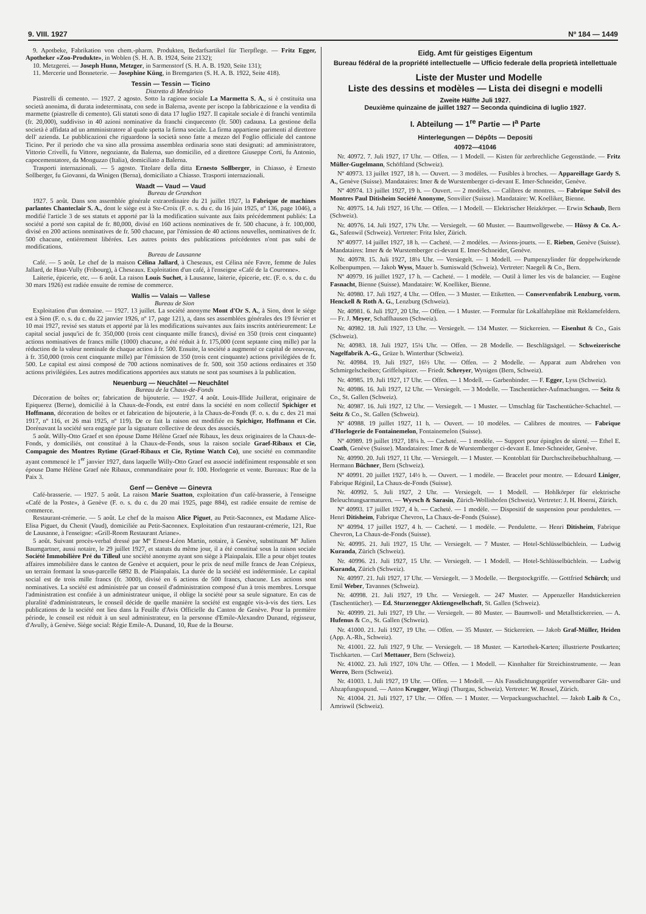9. VIII. 1927 Nº 184 — 1449
9. Apotbeke, Fabrikation von chem.-pharm. Produkten, Bedarfsartikel für Tierpflege. — Fritz Egger, Apotheker «Zoo-Produkte», in Woblen (S. H. A. B. 1924, Seite 2132);
10. Metzgerei. — Joseph Hunn, Metzger, in Sarmenstorf (S. H. A. B. 1920, Seite 131);
11. Mercerie und Bonneterie. — Josephine Küng, in Bremgarten (S. H. A. B. 1922, Seite 418).
Tessin — Tessin — Ticino
Distretto di Mendrisio
Piastrelli di cemento. — 1927. 2 agosto. Sotto la ragione sociale La Marmetta S. A., si è costituita una società anonima, di durata indeterminata, con sede in Balerna, avente per iscopo la fabbricazione e la vendita di marmette (piastrelle di cemento). Gli statuti sono di data 17 luglio 1927. Il capitale sociale è di franchi ventimila (fr. 20,000), suddiviso in 40 azioni nominative da franchi cinquecento (fr. 500) cadauna. La gestione della società è affidata ad un amministratore al quale spetta la firma sociale. La firma appartiene parimenti al direttore dell' azienda. Le pubblicazioni che riguardono la società sono fatte a mezzo del Foglio officiale del cantone Ticino. Per il periodo che va sino alla prossima assemblea ordinaria sono stati designati: ad amministratore, Vittorio Crivelli, fu Vittore, negoziante, da Balerna, suo domicilio, ed a direttore Giuseppe Corti, fu Antonio, capocementatore, da Monguzzo (Italia), domiciliato a Balerna.
Trasporti internazionali. — 5 agosto. Titolare della ditta Ernesto Sollberger, in Chiasso, è Ernesto Sollberger, fu Giovanni, da Winigen (Berna), domiciliato a Chiasso. Trasporti internazionali.
Waadt — Vaud — Vaud
Bureau de Grandson
1927. 5 août. Dans son assemblée générale extraordinaire du 21 juillet 1927, la Fabrique de machines parlantes Chanteclair S. A., dont le siège est à Ste-Croix (F. o. s. du c. du 16 juin 1925, nº 136, page 1046), a modifié l'article 3 de ses statuts et apporté par là la modification suivante aux faits précédemment publiés: La société a porté son capital de fr. 80,000, divisé en 160 actions nominatives de fr. 500 chacune, à fr. 100,000, divisé en 200 actions nominatives de fr. 500 chacune, par l'émission de 40 actions nouvelles, nominatives de fr. 500 chacune, entièrement libérées. Les autres points des publications précédentes n'ont pas subi de modifications.
Bureau de Lausanne
Café. — 5 août. Le chef de la maison Célina Jallard, à Cheseaux, est Célina née Favre, femme de Jules Jallard, de Haut-Vully (Fribourg), à Cheseaux. Exploitation d'un café, à l'enseigne «Café de la Couronne».
Laiterie, épicerie, etc. — 6 août. La raison Louis Suchet, à Lausanne, laiterie, épicerie, etc. (F. o. s. du c. du 30 mars 1926) est radiée ensuite de remise de commerce.
Wallis — Valais — Vallese
Bureau de Sion
Exploitation d'un domaine. — 1927. 13 juillet. La société anonyme Mont d'Or S. A., à Sion, dont le siège est à Sion (F. o. s. du c. du 22 janvier 1926, nº 17, page 121), a, dans ses assemblées générales des 19 février et 10 mai 1927, revisé ses statuts et apporté par là les modifications suivantes aux faits inscrits antérieurement: Le capital social jusqu'ici de fr. 350,000 (trois cent cinquante mille francs), divisé en 350 (trois cent cinquante) actions nominatives de francs mille (1000) chacune, a été réduit à fr. 175,000 (cent septante cinq mille) par la réduction de la valeur nominale de chaque action à fr. 500. Ensuite, la société a augmenté ce capital de nouveau, à fr. 350,000 (trois cent cinquante mille) par l'émission de 350 (trois cent cinquante) actions privilégiées de fr. 500. Le capital est ainsi composé de 700 actions nominatives de fr. 500, soit 350 actions ordinaires et 350 actions privilégiées. Les autres modifications apportées aux statuts ne sont pas soumises à la publication.
Neuenburg — Neuchâtel — Neuchâtel
Bureau de la Chaux-de-Fonds
Décoration de boîtes or; fabrication de bijouterie. — 1927. 4 août. Louis-Illide Juillerat, originaire de Epiquerez (Berne), domicilié à la Chaux-de-Fonds, est entré dans la société en nom collectif Spichiger et Hoffmann, décoration de boîtes or et fabrication de bijouterie, à la Chaux-de-Fonds (F. o. s. du c. des 21 mai 1917, nº 116, et 26 mai 1925, nº 119). De ce fait la raison est modifiée en Spichiger, Hoffmann et Cie. Dorénavant la société sera engagée par la signature collective de deux des associés.
5 août. Willy-Otto Graef et son épouse Dame Hélène Graef née Ribaux, les deux originaires de la Chaux-de-Fonds, y domiciliés, ont constitué à la Chaux-de-Fonds, sous la raison sociale Graef-Ribaux et Cie, Compagnie des Montres Rytime (Graef-Ribaux et Cie, Rytime Watch Co), une société en commandite ayant commencé le 1<sup>er</sup> janvier 1927, dans laquelle Willy-Otto Graef est associé indéfiniment responsable et son épouse Dame Hélène Graef née Ribaux, commanditaire pour fr. 100. Horlogerie et vente. Bureaux: Rue de la Paix 3.
Genf — Genève — Ginevra
Café-brasserie. — 1927. 5 août. La raison Marie Suatton, exploitation d'un café-brasserie, à l'enseigne «Café de la Poste», à Genève (F. o. s. du c. du 20 mai 1925, page 884), est radiée ensuite de remise de commerce.
Restaurant-crémerie. — 5 août. Le chef de la maison Alice Piguet, au Petit-Saconnex, est Madame Alice-Elisa Piguet, du Chenit (Vaud), domiciliée au Petit-Saconnex. Exploitation d'un restaurant-crémerie, 121, Rue de Lausanne, à l'enseigne: «Grill-Room Restaurant Ariane».
5 août. Suivant procès-verbal dressé par Mº Ernest-Léon Martin, notaire, à Genève, substituant Mº Julien Baumgartner, aussi notaire, le 29 juillet 1927, et statuts du même jour, il a été constitué sous la raison sociale Société Immobilière Pré du Tilleul une société anonyme ayant son siège à Plainpalais. Elle a pour objet toutes affaires immobilière dans le canton de Genève et acquiert, pour le prix de neuf mille francs de Jean Crépieux, un terrain formant la sous-parcelle 6892 B. de Plainpalais. La durée de la société est indéterminée. Le capital social est de trois mille francs (fr. 3000), divisé en 6 actions de 500 francs, chacune. Les actions sont nominatives. La société est administrée par un conseil d'administration composé d'un à trois membres. Lorsque l'administration est confiée à un administrateur unique, il oblige la société pour sa seule signature. En cas de pluralité d'administrateurs, le conseil décide de quelle manière la société est engagée vis-à-vis des tiers. Les publications de la société ont lieu dans la Feuille d'Avis Officielle du Canton de Genève. Pour la première période, le conseil est réduit à un seul administrateur, en la personne d'Emile-Alexandro Dunand, régisseur, d'Avully, à Genève. Siège social: Régie Emile-A. Dunand, 10, Rue de la Bourse.
Eidg. Amt für geistiges Eigentum
Bureau fédéral de la propriété intellectuelle — Ufficio federale della proprietà intellettuale
Liste der Muster und Modelle
Liste des dessins et modèles — Lista dei disegni e modelli
Zweite Hälfte Juli 1927.
Deuxième quinzaine de juillet 1927 — Seconda quindicina di luglio 1927.
I. Abteilung — 1<sup>re</sup> Partie — I<sup>a</sup> Parte
Hinterlegungen — Dépôts — Depositi
40972—41046
Nr. 40972. 7. Juli 1927, 17 Uhr. — Offen. — 1 Modell. — Kisten für zerbrechliche Gegenstände. — Fritz Müller-Gugelmann, Schöftland (Schweiz).
Nº 40973. 13 juillet 1927, 18 h. — Ouvert. — 3 modèles. — Fusibles à broches. — Appareillage Gardy S. A., Genève (Suisse). Mandataires: Imer & de Wurstemberger ci-devant E. Imer-Schneider, Genève.
Nº 40974. 13 juillet 1927, 19 h. — Ouvert. — 2 modèles. — Calibres de montres. — Fabrique Solvil des Montres Paul Ditisheim Société Anonyme, Sonvilier (Suisse). Mandataire: W. Koelliker, Bienne.
Nr. 40975. 14. Juli 1927, 16 Uhr. — Offen. — 1 Modell. — Elektrischer Heizkörper. — Erwin Schaub, Bern (Schweiz).
Nr. 40976. 14. Juli 1927, 17¾ Uhr. — Versiegelt. — 60 Muster. — Baumwollgewebe. — Hüssy & Co. A.-G., Safenwil (Schweiz). Vertreter: Fritz Isler, Zürich.
Nº 40977. 14 juillet 1927, 18 h. — Cacheté. — 2 modèles. — Avions-jouets. — E. Rieben, Genève (Suisse). Mandataires: Imer & de Wurstemberger ci-devant E. Imer-Schneider, Genève.
Nr. 40978. 15. Juli 1927, 18¼ Uhr. — Versiegelt. — 1 Modell. — Pumpenzylinder für doppelwirkende Kolbenpumpen. — Jakob Wyss, Mauer b. Sumiswald (Schweiz). Vertreter: Naegeli & Co., Bern.
Nº 40979. 16 juillet 1927, 17 h. — Cacheté. — 1 modèle. — Outil à limer les vis de balancier. — Eugène Fasnacht, Bienne (Suisse). Mandataire: W. Koelliker, Bienne.
Nr. 40980. 17. Juli 1927, 4 Uhr. — Offen. — 3 Muster. — Etiketten. — Conservenfabrik Lenzburg, vorm. Henckell & Roth A. G., Lenzburg (Schweiz).
Nr. 40981. 6. Juli 1927, 20 Uhr. — Offen. — 1 Muster. — Formular für Lokalfahrpläne mit Reklamefeldern. — Fr. J. Meyer, Schaffhausen (Schweiz).
Nr. 40982. 18. Juli 1927, 13 Uhr. — Versiegelt. — 134 Muster. — Stickereien. — Eisenhut & Co., Gais (Schweiz).
Nr. 40983. 18. Juli 1927, 15¼ Uhr. — Offen. — 28 Modelle. — Beschlägnägel. — Schweizerische Nagelfabrik A.-G., Grüze b. Winterthur (Schweiz).
Nr. 40984. 19. Juli 1927, 16½ Uhr. — Offen. — 2 Modelle. — Apparat zum Abdrehen von Schmirgelscheiben; Griffelspitzer. — Friedr. Schreyer, Wynigen (Bern, Schweiz).
Nr. 40985. 19. Juli 1927, 17 Uhr. — Offen. — 1 Modell. — Garbenbinder. — F. Egger, Lyss (Schweiz).
Nr. 40986. 16. Juli 1927, 12 Uhr. — Versiegelt. — 3 Modelle. — Taschentücher-Aufmachungen. — Seitz & Co., St. Gallen (Schweiz).
Nr. 40987. 16. Juli 1927, 12 Uhr. — Versiegelt. — 1 Muster. — Umschlag für Taschentücher-Schachtel. — Seitz & Co., St. Gallen (Schweiz).
Nº 40988. 19 juillet 1927, 11 h. — Ouvert. — 10 modèles. — Calibres de montres. — Fabrique d'Horlogerie de Fontainemelon, Fontainemelon (Suisse).
Nº 40989. 19 juillet 1927, 18¼ h. — Cacheté. — 1 modèle. — Support pour épingles de sûreté. — Ethel E. Coath, Genève (Suisse). Mandataires: Imer & de Wurstemberger ci-devant E. Imer-Schneider, Genève.
Nr. 40990. 20. Juli 1927, 11 Uhr. — Versiegelt. — 1 Muster. — Kontoblatt für Durchschreibebuchhaltung. — Hermann Büchner, Bern (Schweiz).
Nº 40991. 20 juillet 1927, 14½ h. — Ouvert. — 1 modèle. — Bracelet pour montre. — Edouard Liniger, Fabrique Réginil, La Chaux-de-Fonds (Suisse).
Nr. 40992. 5. Juli 1927, 2 Uhr. — Versiegelt. — 1 Modell. — Hohlkörper für elektrische Beleuchtungsarmaturen. — Wyrsch & Sarasin, Zürich-Wollishofen (Schweiz). Vertreter: J. H. Hoerni, Zürich.
Nº 40993. 17 juillet 1927, 4 h. — Cacheté. — 1 modèle. — Dispositif de suspension pour pendulettes. — Henri Ditisheim, Fabrique Chevron, La Chaux-de-Fonds (Suisse).
Nº 40994. 17 juillet 1927, 4 h. — Cacheté. — 1 modèle. — Pendulette. — Henri Ditisheim, Fabrique Chevron, La Chaux-de-Fonds (Suisse).
Nr. 40995. 21. Juli 1927, 15 Uhr. — Versiegelt. — 7 Muster. — Hotel-Schlüsselbüchlein. — Ludwig Kuranda, Zürich (Schweiz).
Nr. 40996. 21. Juli 1927, 15 Uhr. — Versiegelt. — 1 Modell. — Hotel-Schlüsselbüchlein. — Ludwig Kuranda, Zürich (Schweiz).
Nr. 40997. 21. Juli 1927, 17 Uhr. — Versiegelt. — 3 Modelle. — Bergstockgriffe. — Gottfried Schürch; und Emil Weber, Tavannes (Schweiz).
Nr. 40998. 21. Juli 1927, 19 Uhr. — Versiegelt. — 247 Muster. — Appenzeller Handstickereien (Taschentücher). — Ed. Sturzenegger Aktiengesellschaft, St. Gallen (Schweiz).
Nr. 40999. 21. Juli 1927, 19 Uhr. — Versiegelt. — 80 Muster. — Baumwoll- und Metallstickereien. — A. Hufenus & Co., St. Gallen (Schweiz).
Nr. 41000. 21. Juli 1927, 19 Uhr. — Offen. — 35 Muster. — Stickereien. — Jakob Graf-Müller, Heiden (App. A.-Rh., Schweiz).
Nr. 41001. 22. Juli 1927, 9 Uhr. — Versiegelt. — 18 Muster. — Kartothek-Karten; illustrierte Postkarten; Tischkarten. — Carl Mettauer, Bern (Schweiz).
Nr. 41002. 23. Juli 1927, 10¾ Uhr. — Offen. — 1 Modell. — Kinnhalter für Streichinstrumente. — Jean Werro, Bern (Schweiz).
Nr. 41003. 1. Juli 1927, 19 Uhr. — Offen. — 1 Modell. — Als Fassdichtungsprüfer verwendbarer Gär- und Abzapfungsspund. — Anton Krugger, Wängi (Thurgau, Schweiz). Vertreter: W. Rossel, Zürich.
Nr. 41004. 21. Juli 1927, 17 Uhr. — Offen. — 1 Muster. — Verpackungsschachtel. — Jakob Laib & Co., Amriswil (Schweiz).